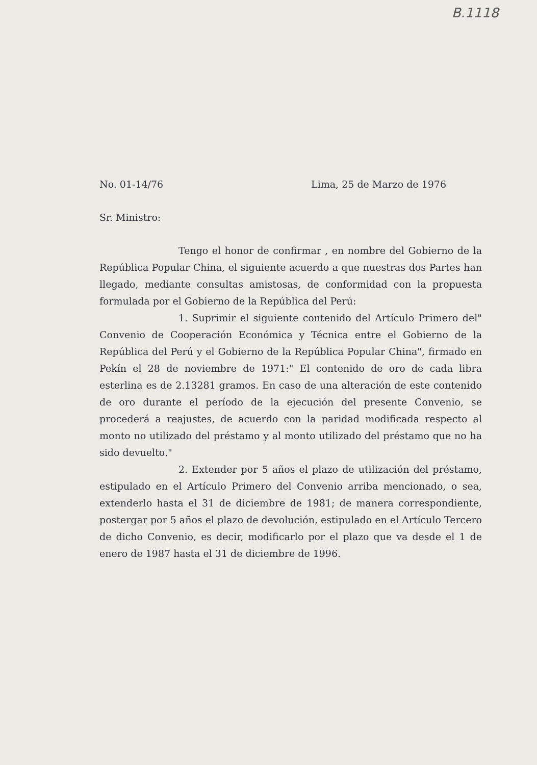B.1118
No. 01-14/76 Lima, 25 de Marzo de 1976
Sr. Ministro:
Tengo el honor de confirmar , en nombre del Gobierno de la República Popular China, el siguiente acuerdo a que nuestras dos Partes han llegado, mediante consultas amistosas, de conformidad con la propuesta formulada por el Gobierno de la República del Perú:
1. Suprimir el siguiente contenido del Artículo Primero del" Convenio de Cooperación Económica y Técnica entre el Gobierno de la República del Perú y el Gobierno de la República Popular China", firmado en Pekín el 28 de noviembre de 1971:" El contenido de oro de cada libra esterlina es de 2.13281 gramos. En caso de una alteración de este contenido de oro durante el período de la ejecución del presente Convenio, se procederá a reajustes, de acuerdo con la paridad modificada respecto al monto no utilizado del préstamo y al monto utilizado del préstamo que no ha sido devuelto."
2. Extender por 5 años el plazo de utilización del préstamo, estipulado en el Artículo Primero del Convenio arriba mencionado, o sea, extenderlo hasta el 31 de diciembre de 1981; de manera correspondiente, postergar por 5 años el plazo de devolución, estipulado en el Artículo Tercero de dicho Convenio, es decir, modificarlo por el plazo que va desde el 1 de enero de 1987 hasta el 31 de diciembre de 1996.